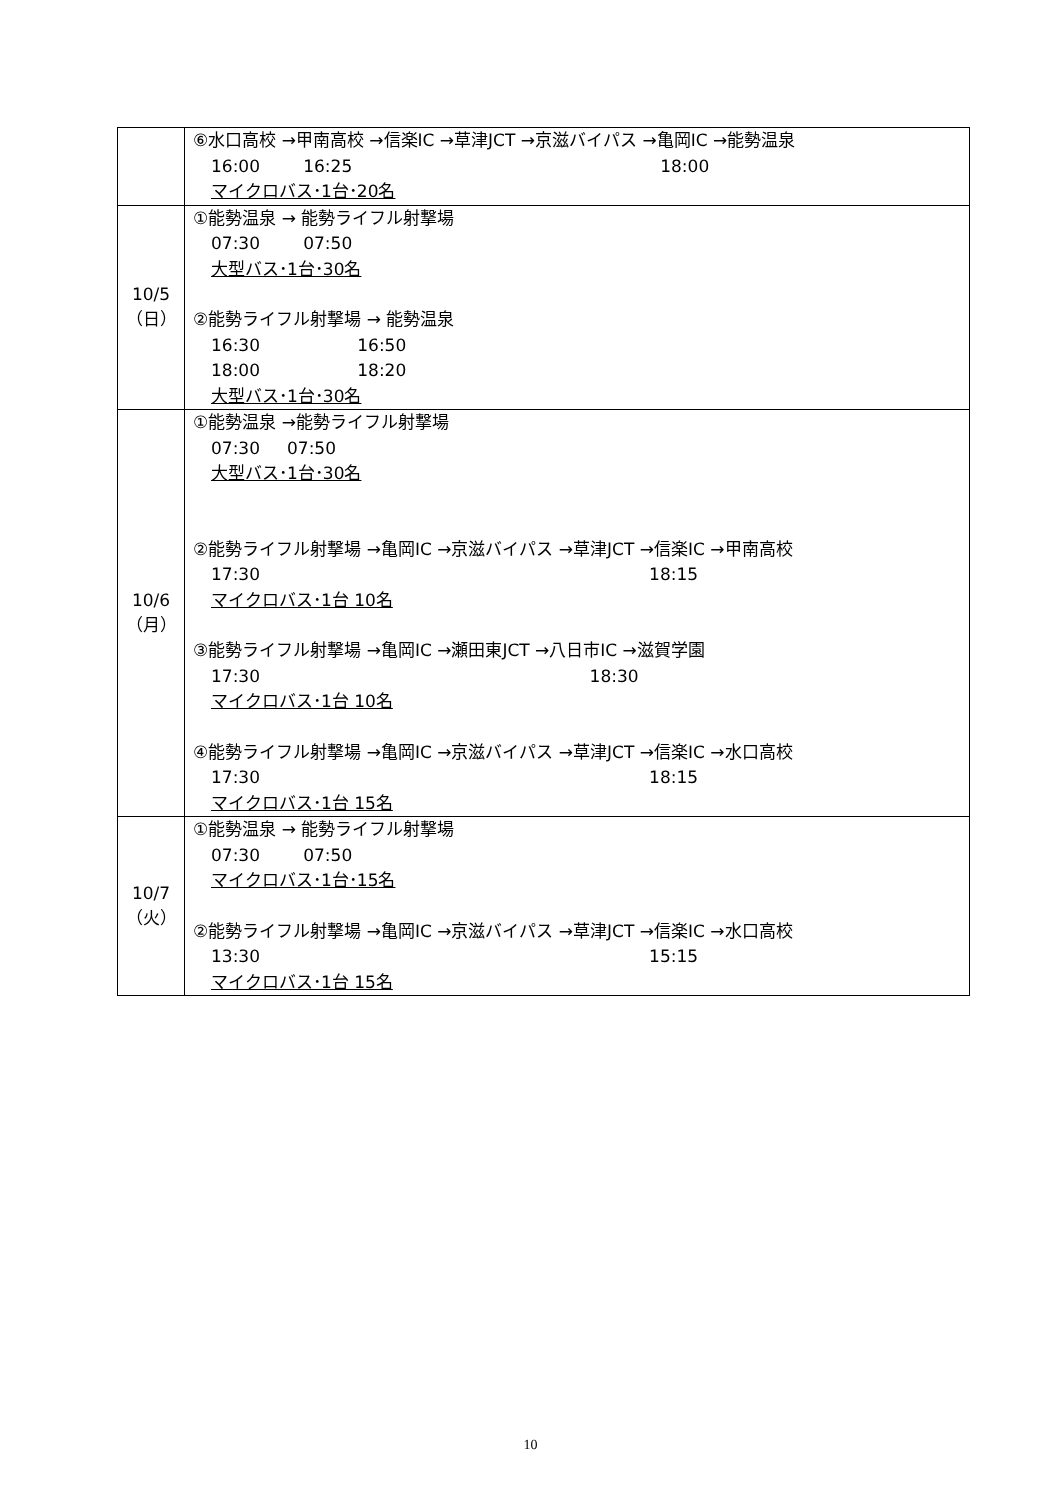| | ⑥水口高校 →甲南高校 →信楽IC →草津JCT →京滋バイパス →亀岡IC →能勢温泉 16:00 16:25 18:00 マイクロバス･1台･20名 |
| 10/5 （日） | ①能勢温泉 → 能勢ライフル射撃場 07:30 07:50 大型バス･1台･30名 ②能勢ライフル射撃場 → 能勢温泉 16:30 16:50 18:00 18:20 大型バス･1台･30名 |
| 10/6 （月） | ①能勢温泉 →能勢ライフル射撃場 07:30 07:50 大型バス･1台･30名 ②能勢ライフル射撃場 →亀岡IC →京滋バイパス →草津JCT →信楽IC →甲南高校 17:30 18:15 マイクロバス･1台 10名 ③能勢ライフル射撃場 →亀岡IC →瀬田東JCT →八日市IC →滋賀学園 17:30 18:30 マイクロバス･1台 10名 ④能勢ライフル射撃場 →亀岡IC →京滋バイパス →草津JCT →信楽IC →水口高校 17:30 18:15 マイクロバス･1台 15名 |
| 10/7 （火） | ①能勢温泉 → 能勢ライフル射撃場 07:30 07:50 マイクロバス･1台･15名 ②能勢ライフル射撃場 →亀岡IC →京滋バイパス →草津JCT →信楽IC →水口高校 13:30 15:15 マイクロバス･1台 15名 |
10